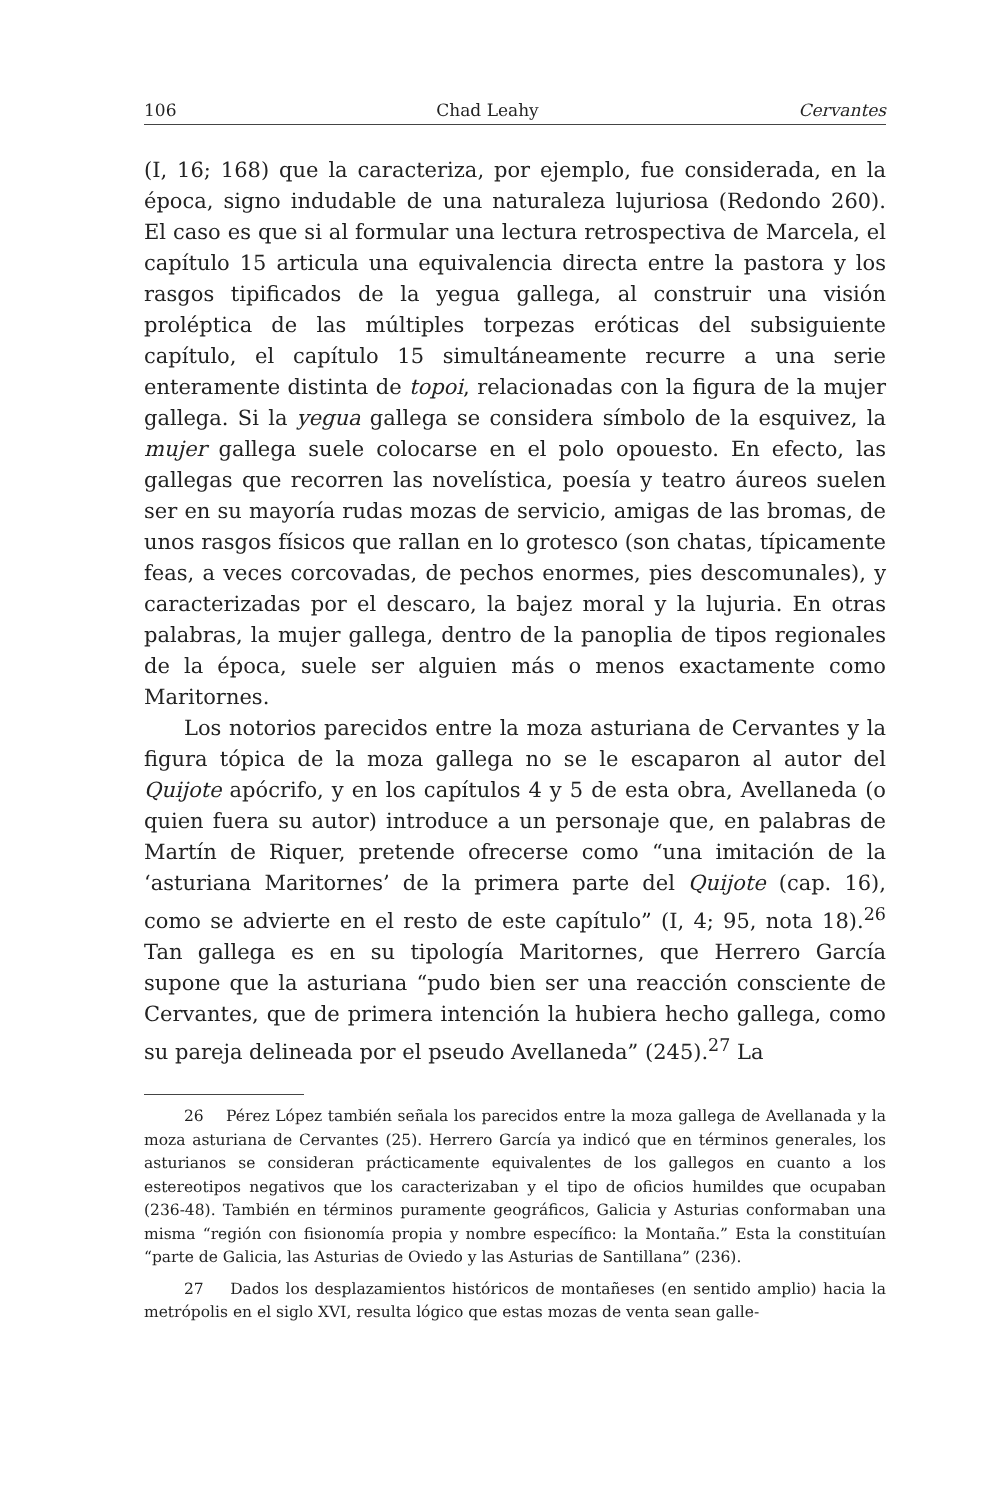106 Chad Leahy Cervantes
(I, 16; 168) que la caracteriza, por ejemplo, fue considerada, en la época, signo indudable de una naturaleza lujuriosa (Redondo 260). El caso es que si al formular una lectura retrospectiva de Marcela, el capítulo 15 articula una equivalencia directa entre la pastora y los rasgos tipificados de la yegua gallega, al construir una visión proléptica de las múltiples torpezas eróticas del subsiguiente capítulo, el capítulo 15 simultáneamente recurre a una serie enteramente distinta de topoi, relacionadas con la figura de la mujer gallega. Si la yegua gallega se considera símbolo de la esquivez, la mujer gallega suele colocarse en el polo opouesto. En efecto, las gallegas que recorren las novelística, poesía y teatro áureos suelen ser en su mayoría rudas mozas de servicio, amigas de las bromas, de unos rasgos físicos que rallan en lo grotesco (son chatas, típicamente feas, a veces corcovadas, de pechos enormes, pies descomunales), y caracterizadas por el descaro, la bajez moral y la lujuria. En otras palabras, la mujer gallega, dentro de la panoplia de tipos regionales de la época, suele ser alguien más o menos exactamente como Maritornes.
Los notorios parecidos entre la moza asturiana de Cervantes y la figura tópica de la moza gallega no se le escaparon al autor del Quijote apócrifo, y en los capítulos 4 y 5 de esta obra, Avellaneda (o quien fuera su autor) introduce a un personaje que, en palabras de Martín de Riquer, pretende ofrecerse como “una imitación de la ‘asturiana Maritornes’ de la primera parte del Quijote (cap. 16), como se advierte en el resto de este capítulo” (I, 4; 95, nota 18).<sup>26</sup> Tan gallega es en su tipología Maritornes, que Herrero García supone que la asturiana “pudo bien ser una reacción consciente de Cervantes, que de primera intención la hubiera hecho gallega, como su pareja delineada por el pseudo Avellaneda” (245).<sup>27</sup> La
26 Pérez López también señala los parecidos entre la moza gallega de Avellanada y la moza asturiana de Cervantes (25). Herrero García ya indicó que en términos generales, los asturianos se consideran prácticamente equivalentes de los gallegos en cuanto a los estereotipos negativos que los caracterizaban y el tipo de oficios humildes que ocupaban (236-48). También en términos puramente geográficos, Galicia y Asturias conformaban una misma “región con fisionomía propia y nombre específico: la Montaña.” Esta la constituían “parte de Galicia, las Asturias de Oviedo y las Asturias de Santillana” (236).
27 Dados los desplazamientos históricos de montañeses (en sentido amplio) hacia la metrópolis en el siglo XVI, resulta lógico que estas mozas de venta sean galle-